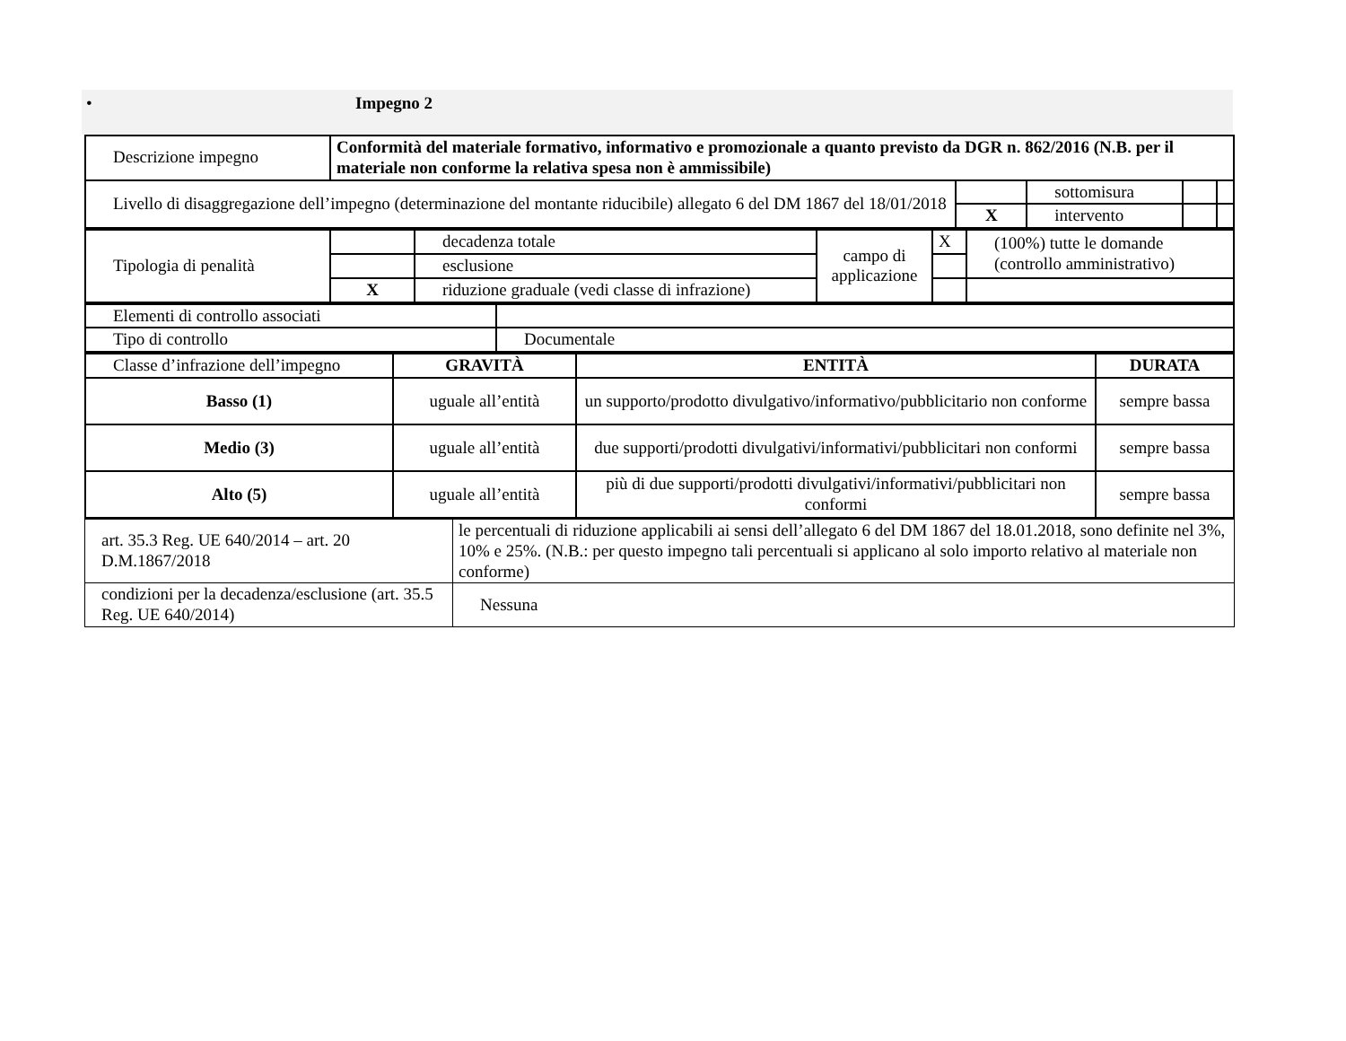• Impegno 2
| Descrizione impegno | Conformità del materiale formativo, informativo e promozionale a quanto previsto da DGR n. 862/2016 (N.B. per il materiale non conforme la relativa spesa non è ammissibile) | | | | |
| Livello di disaggregazione dell’impegno (determinazione del montante riducibile) allegato 6 del DM 1867 del 18/01/2018 | | | sottomisura | | |
| | | X | intervento | | |
| Tipologia di penalità | | decadenza totale | campo di applicazione | X | (100%) tutte le domande (controllo amministrativo) |
| | | esclusione | | | |
| | X | riduzione graduale (vedi classe di infrazione) | | | |
| Elementi di controllo associati | |
| Tipo di controllo | Documentale |
| Classe d’infrazione dell’impegno | GRAVITÀ | ENTITÀ | DURATA |
| Basso (1) | uguale all’entità | un supporto/prodotto divulgativo/informativo/pubblicitario non conforme | sempre bassa |
| Medio (3) | uguale all’entità | due supporti/prodotti divulgativi/informativi/pubblicitari non conformi | sempre bassa |
| Alto (5) | uguale all’entità | più di due supporti/prodotti divulgativi/informativi/pubblicitari non conformi | sempre bassa |
| art. 35.3 Reg. UE 640/2014 – art. 20 D.M.1867/2018 | le percentuali di riduzione applicabili ai sensi dell’allegato 6 del DM 1867 del 18.01.2018, sono definite nel 3%, 10% e 25%. (N.B.: per questo impegno tali percentuali si applicano al solo importo relativo al materiale non conforme) |
| condizioni per la decadenza/esclusione (art. 35.5 Reg. UE 640/2014) | Nessuna |